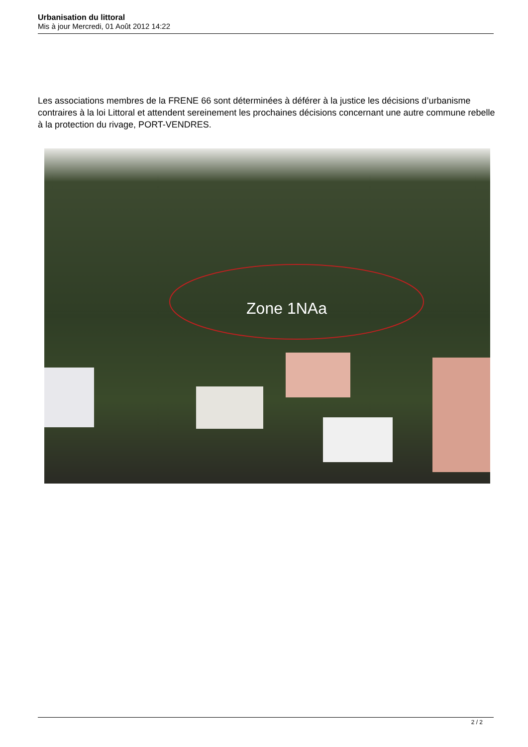Urbanisation du littoral
Mis à jour Mercredi, 01 Août 2012 14:22
Les associations membres de la FRENE 66 sont déterminées à déférer à la justice les décisions d’urbanisme contraires à la loi Littoral et attendent sereinement les prochaines décisions concernant une autre commune rebelle à la protection du rivage, PORT-VENDRES.
Zone 1NAa
2 / 2